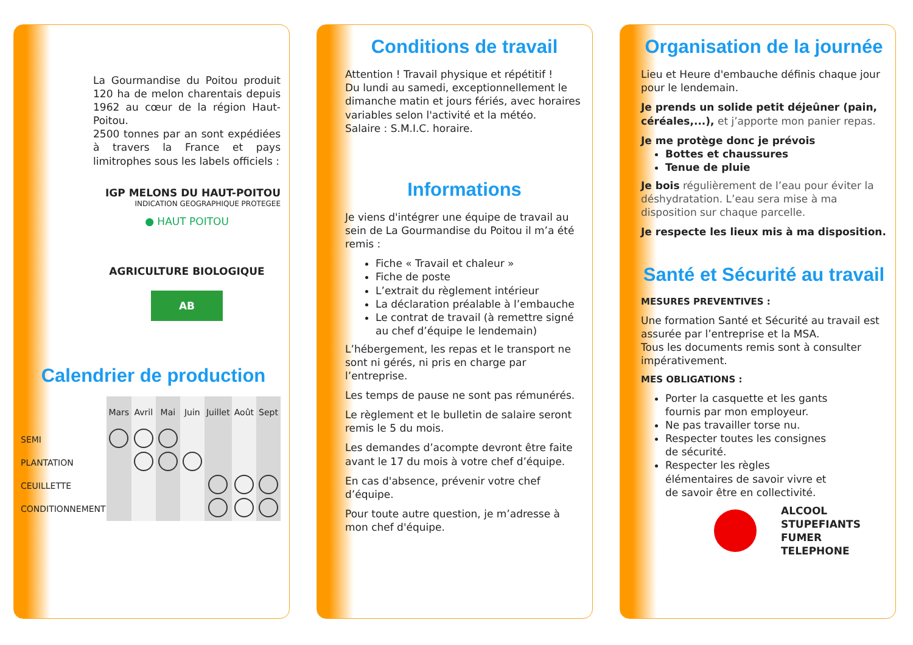La Gourmandise du Poitou produit 120 ha de melon charentais depuis 1962 au cœur de la région Haut-Poitou.
2500 tonnes par an sont expédiées à travers la France et pays limitrophes sous les labels officiels :
IGP MELONS DU HAUT-POITOU
INDICATION GEOGRAPHIQUE PROTEGEE
● HAUT POITOU
AGRICULTURE BIOLOGIQUE
AB
Calendrier de production
| | Mars | Avril | Mai | Juin | Juillet | Août | Sept |
| --- | --- | --- | --- | --- | --- | --- | --- |
| SEMI | | | | | | | |
| PLANTATION | | | | | | | |
| CEUILLETTE | | | | | | | |
| CONDITIONNEMENT | | | | | | | |
Conditions de travail
Attention ! Travail physique et répétitif !
Du lundi au samedi, exceptionnellement le dimanche matin et jours fériés, avec horaires variables selon l'activité et la météo.
Salaire : S.M.I.C. horaire.
Informations
Je viens d'intégrer une équipe de travail au sein de La Gourmandise du Poitou il m’a été remis :
Fiche « Travail et chaleur »
Fiche de poste
L’extrait du règlement intérieur
La déclaration préalable à l’embauche
Le contrat de travail (à remettre signé au chef d’équipe le lendemain)
L’hébergement, les repas et le transport ne sont ni gérés, ni pris en charge par l’entreprise.
Les temps de pause ne sont pas rémunérés.
Le règlement et le bulletin de salaire seront remis le 5 du mois.
Les demandes d’acompte devront être faite avant le 17 du mois à votre chef d’équipe.
En cas d'absence, prévenir votre chef d’équipe.
Pour toute autre question, je m’adresse à mon chef d'équipe.
Organisation de la journée
Lieu et Heure d'embauche définis chaque jour pour le lendemain.
Je prends un solide petit déjeûner (pain, céréales,...), et j’apporte mon panier repas.
Je me protège donc je prévois
Bottes et chaussures
Tenue de pluie
Je bois régulièrement de l’eau pour éviter la déshydratation. L’eau sera mise à ma disposition sur chaque parcelle.
Je respecte les lieux mis à ma disposition.
Santé et Sécurité au travail
MESURES PREVENTIVES :
Une formation Santé et Sécurité au travail est assurée par l’entreprise et la MSA.
Tous les documents remis sont à consulter impérativement.
MES OBLIGATIONS :
Porter la casquette et les gants fournis par mon employeur.
Ne pas travailler torse nu.
Respecter toutes les consignes de sécurité.
Respecter les règles élémentaires de savoir vivre et de savoir être en collectivité.
ALCOOL
STUPEFIANTS
FUMER
TELEPHONE